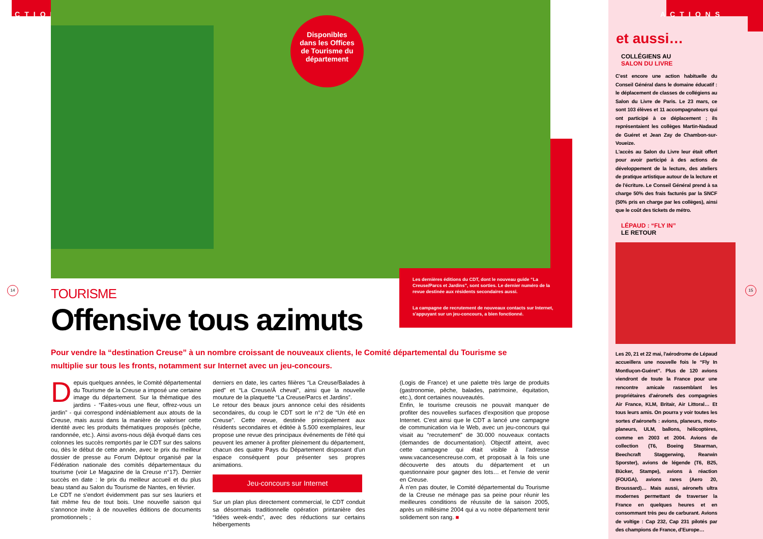ACTIONS
Disponibles
dans les Offices
de Tourisme du
département
Les dernières éditions du CDT, dont le nouveau guide “La Creuse/Parcs et Jardins”, sont sorties. Le dernier numéro de la revue destinée aux résidents secondaires aussi.
La campagne de recrutement de nouveaux contacts sur Internet, s'appuyant sur un jeu-concours, a bien fonctionné.
14
TOURISME
Offensive tous azimuts
Pour vendre la “destination Creuse” à un nombre croissant de nouveaux clients, le Comité départemental du Tourisme se multiplie sur tous les fronts, notamment sur Internet avec un jeu-concours.
Depuis quelques années, le Comité départemental du Tourisme de la Creuse a imposé une certaine image du département. Sur la thématique des jardins - “Faites-vous une fleur, offrez-vous un jardin” - qui correspond indéniablement aux atouts de la Creuse, mais aussi dans la manière de valoriser cette identité avec les produits thématiques proposés (pêche, randonnée, etc.). Ainsi avons-nous déjà évoqué dans ces colonnes les succès remportés par le CDT sur des salons ou, dès le début de cette année, avec le prix du meilleur dossier de presse au Forum Déptour organisé par la Fédération nationale des comités départementaux du tourisme (voir Le Magazine de la Creuse n°17). Dernier succès en date : le prix du meilleur accueil et du plus beau stand au Salon du Tourisme de Nantes, en février.
Le CDT ne s'endort évidemment pas sur ses lauriers et fait même feu de tout bois. Une nouvelle saison qui s'annonce invite à de nouvelles éditions de documents promotionnels ;
derniers en date, les cartes filières “La Creuse/Balades à pied” et “La Creuse/À cheval”, ainsi que la nouvelle mouture de la plaquette “La Creuse/Parcs et Jardins”.
Le retour des beaux jours annonce celui des résidents secondaires, du coup le CDT sort le n°2 de “Un été en Creuse”. Cette revue, destinée principalement aux résidents secondaires et éditée à 5.500 exemplaires, leur propose une revue des principaux événements de l'été qui peuvent les amener à profiter pleinement du département, chacun des quatre Pays du Département disposant d'un espace conséquent pour présenter ses propres animations.
Jeu-concours sur Internet
Sur un plan plus directement commercial, le CDT conduit sa désormais traditionnelle opération printanière des “Idées week-ends”, avec des réductions sur certains hébergements
(Logis de France) et une palette très large de produits (gastronomie, pêche, balades, patrimoine, équitation, etc.), dont certaines nouveautés.
Enfin, le tourisme creusois ne pouvait manquer de profiter des nouvelles surfaces d'exposition que propose Internet. C'est ainsi que le CDT a lancé une campagne de communication via le Web, avec un jeu-concours qui visait au “recrutement” de 30.000 nouveaux contacts (demandes de documentation). Objectif atteint, avec cette campagne qui était visible à l'adresse www.vacancesencreuse.com, et proposait à la fois une découverte des atouts du département et un questionnaire pour gagner des lots… et l'envie de venir en Creuse.
À n'en pas douter, le Comité départemental du Tourisme de la Creuse ne ménage pas sa peine pour réunir les meilleures conditions de réussite de la saison 2005, après un millésime 2004 qui a vu notre département tenir solidement son rang. ■
ACTIONS
15
et aussi…
COLLÉGIENS AU
SALON DU LIVRE
C'est encore une action habituelle du Conseil Général dans le domaine éducatif : le déplacement de classes de collégiens au Salon du Livre de Paris. Le 23 mars, ce sont 103 élèves et 11 accompagnateurs qui ont participé à ce déplacement ; ils représentaient les collèges Martin-Nadaud de Guéret et Jean Zay de Chambon-sur-Voueize.
L'accès au Salon du Livre leur était offert pour avoir participé à des actions de développement de la lecture, des ateliers de pratique artistique autour de la lecture et de l'écriture. Le Conseil Général prend à sa charge 50% des frais facturés par la SNCF (50% pris en charge par les collèges), ainsi que le coût des tickets de métro.
LÉPAUD : “FLY IN”
LE RETOUR
Les 20, 21 et 22 mai, l'aérodrome de Lépaud accueillera une nouvelle fois le “Fly In Montluçon-Guéret”. Plus de 120 avions viendront de toute la France pour une rencontre amicale rassemblant les propriétaires d'aéronefs des compagnies Air France, KLM, Britair, Air Littoral… Et tous leurs amis. On pourra y voir toutes les sortes d'aéronefs : avions, planeurs, moto-planeurs, ULM, ballons, hélicoptères, comme en 2003 et 2004. Avions de collection (T6, Boeing Stearman, Beechcraft Staggerwing, Rearwin Sporster), avions de légende (T6, B25, Bücker, Stampe), avions à réaction (FOUGA), avions rares (Aero 20, Broussard)… Mais aussi, aéronefs ultra modernes permettant de traverser la France en quelques heures et en consommant très peu de carburant. Avions de voltige : Cap 232, Cap 231 pilotés par des champions de France, d'Europe…